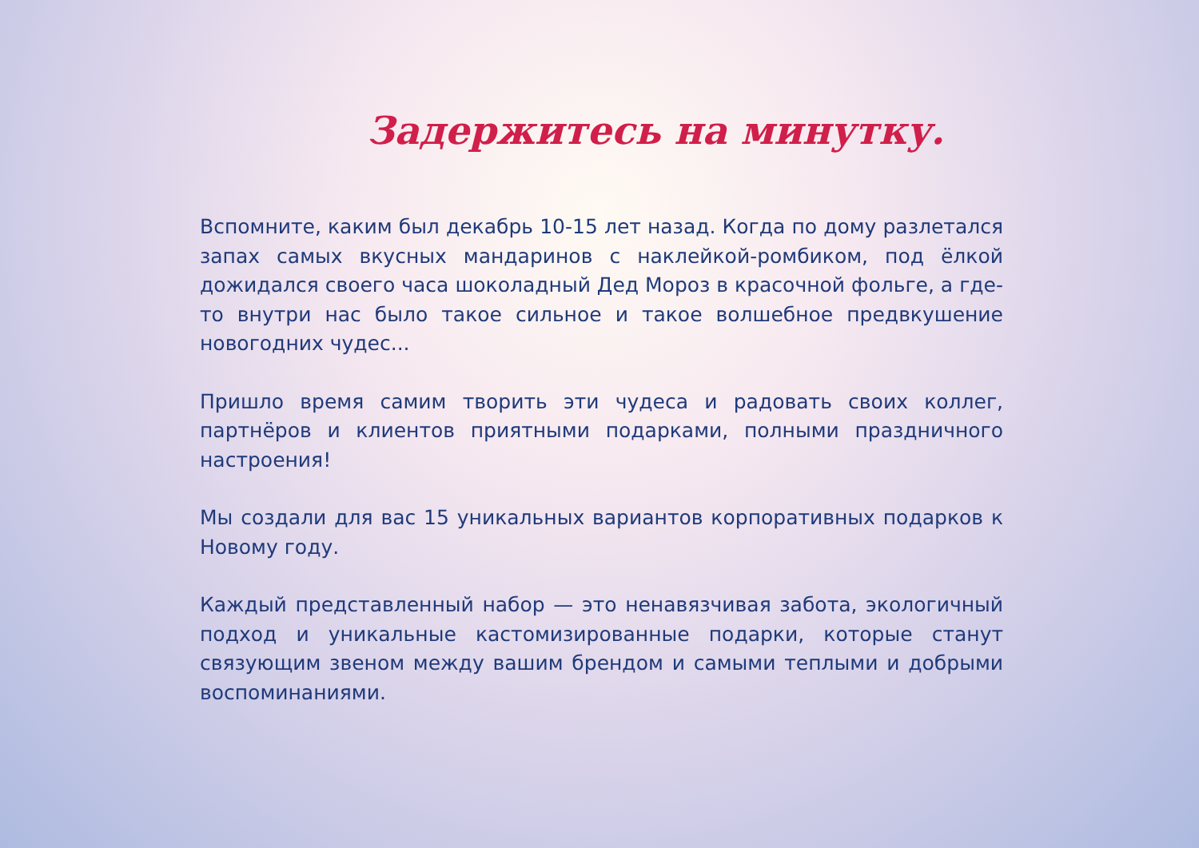Задержитесь на минутку.
Вспомните, каким был декабрь 10-15 лет назад. Когда по дому разлетался запах самых вкусных мандаринов с наклейкой-ромбиком, под ёлкой дожидался своего часа шоколадный Дед Мороз в красочной фольге, а где-то внутри нас было такое сильное и такое волшебное предвкушение новогодних чудес...
Пришло время самим творить эти чудеса и радовать своих коллег, партнёров и клиентов приятными подарками, полными праздничного настроения!
Мы создали для вас 15 уникальных вариантов корпоративных подарков к Новому году.
Каждый представленный набор — это ненавязчивая забота, экологичный подход и уникальные кастомизированные подарки, которые станут связующим звеном между вашим брендом и самыми теплыми и добрыми воспоминаниями.